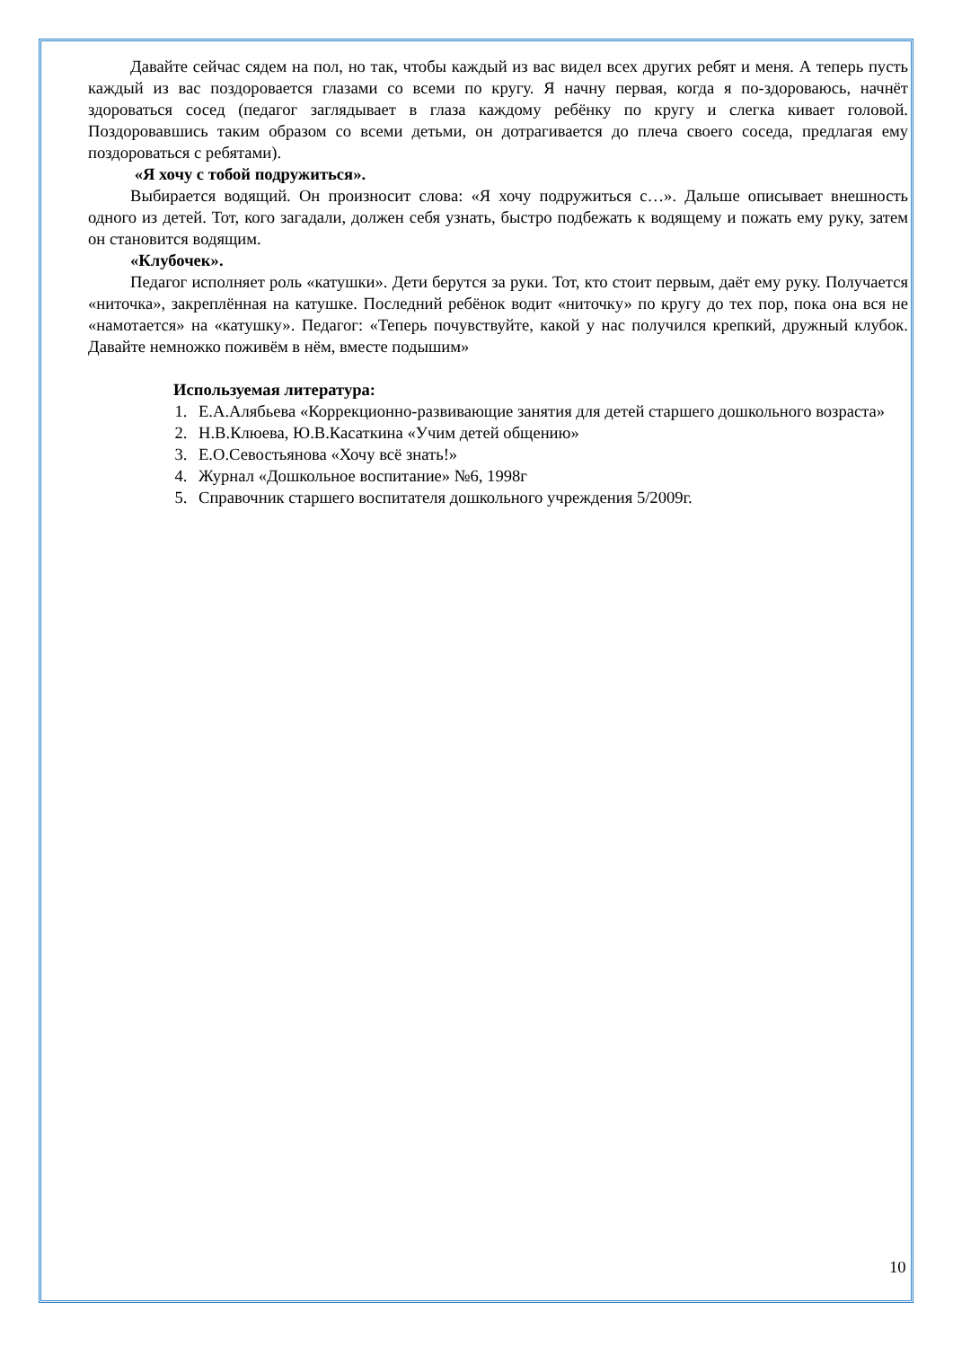Давайте сейчас сядем на пол, но так, чтобы каждый из вас видел всех других ребят и меня. А теперь пусть каждый из вас поздоровается глазами со всеми по кругу. Я начну первая, когда я по-здороваюсь, начнёт здороваться сосед (педагог заглядывает в глаза каждому ребёнку по кругу и слегка кивает головой. Поздоровавшись таким образом со всеми детьми, он дотрагивается до плеча своего соседа, предлагая ему поздороваться с ребятами).
«Я хочу с тобой подружиться».
Выбирается водящий. Он произносит слова: «Я хочу подружиться с…». Дальше описывает внешность одного из детей. Тот, кого загадали, должен себя узнать, быстро подбежать к водящему и пожать ему руку, затем он становится водящим.
«Клубочек».
Педагог исполняет роль «катушки». Дети берутся за руки. Тот, кто стоит первым, даёт ему руку. Получается «ниточка», закреплённая на катушке. Последний ребёнок водит «ниточку» по кругу до тех пор, пока она вся не «намотается» на «катушку». Педагог: «Теперь почувствуйте, какой у нас получился крепкий, дружный клубок. Давайте немножко поживём в нём, вместе подышим»
Используемая литература:
1. Е.А.Алябьева «Коррекционно-развивающие занятия для детей старшего дошкольного возраста»
2. Н.В.Клюева, Ю.В.Касаткина «Учим детей общению»
3. Е.О.Севостьянова «Хочу всё знать!»
4. Журнал «Дошкольное воспитание» №6, 1998г
5. Справочник старшего воспитателя дошкольного учреждения 5/2009г.
10